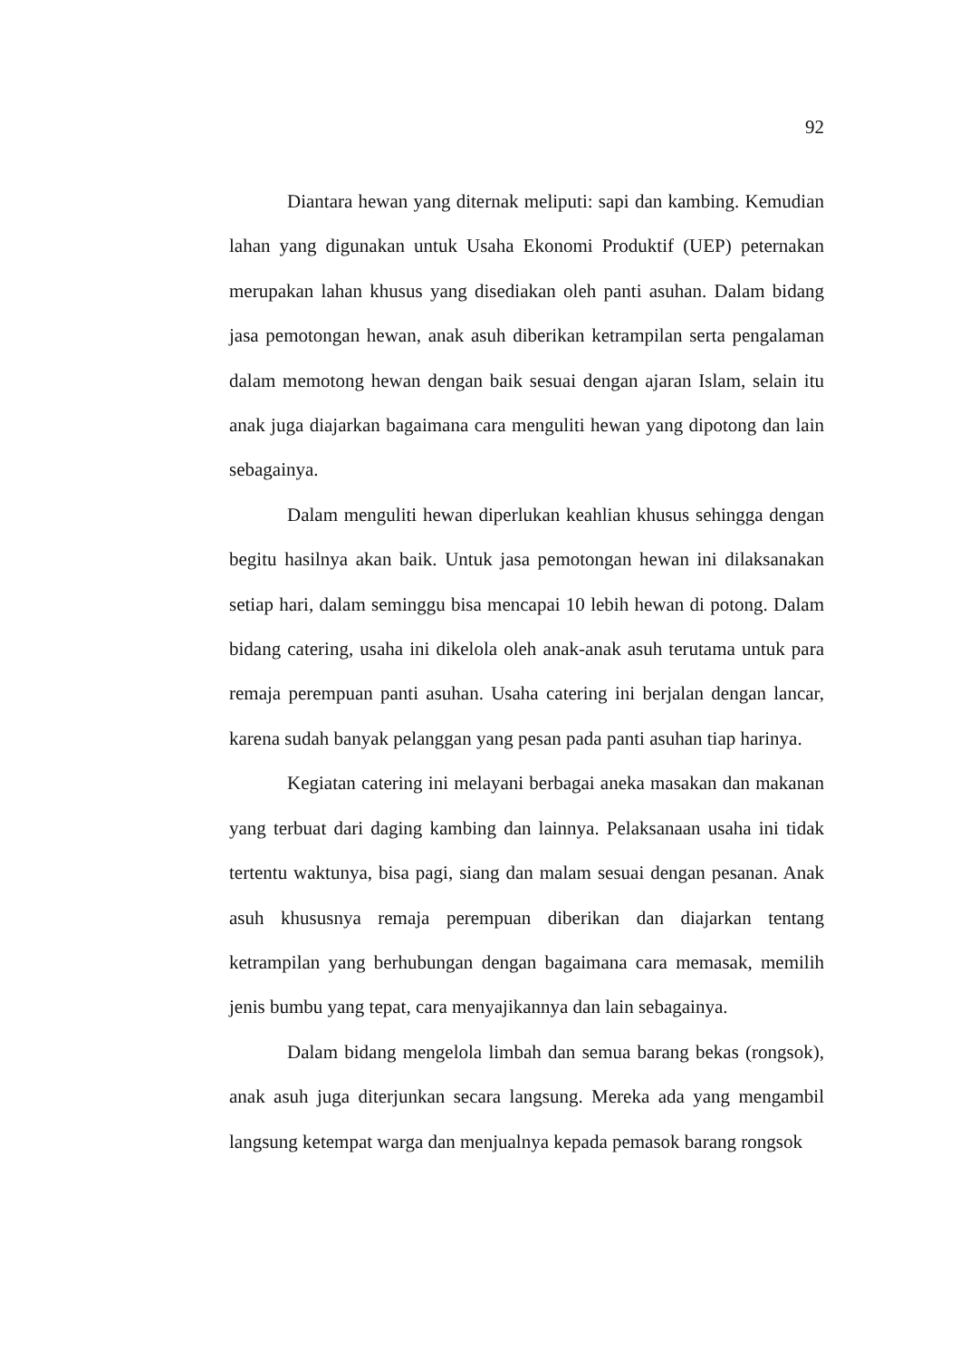92
Diantara hewan yang diternak meliputi: sapi dan kambing. Kemudian lahan yang digunakan untuk Usaha Ekonomi Produktif (UEP) peternakan merupakan lahan khusus yang disediakan oleh panti asuhan. Dalam bidang jasa pemotongan hewan, anak asuh diberikan ketrampilan serta pengalaman dalam memotong hewan dengan baik sesuai dengan ajaran Islam, selain itu anak juga diajarkan bagaimana cara menguliti hewan yang dipotong dan lain sebagainya.
Dalam menguliti hewan diperlukan keahlian khusus sehingga dengan begitu hasilnya akan baik. Untuk jasa pemotongan hewan ini dilaksanakan setiap hari, dalam seminggu bisa mencapai 10 lebih hewan di potong. Dalam bidang catering, usaha ini dikelola oleh anak-anak asuh terutama untuk para remaja perempuan panti asuhan. Usaha catering ini berjalan dengan lancar, karena sudah banyak pelanggan yang pesan pada panti asuhan tiap harinya.
Kegiatan catering ini melayani berbagai aneka masakan dan makanan yang terbuat dari daging kambing dan lainnya. Pelaksanaan usaha ini tidak tertentu waktunya, bisa pagi, siang dan malam sesuai dengan pesanan. Anak asuh khususnya remaja perempuan diberikan dan diajarkan tentang ketrampilan yang berhubungan dengan bagaimana cara memasak, memilih jenis bumbu yang tepat, cara menyajikannya dan lain sebagainya.
Dalam bidang mengelola limbah dan semua barang bekas (rongsok), anak asuh juga diterjunkan secara langsung. Mereka ada yang mengambil langsung ketempat warga dan menjualnya kepada pemasok barang rongsok